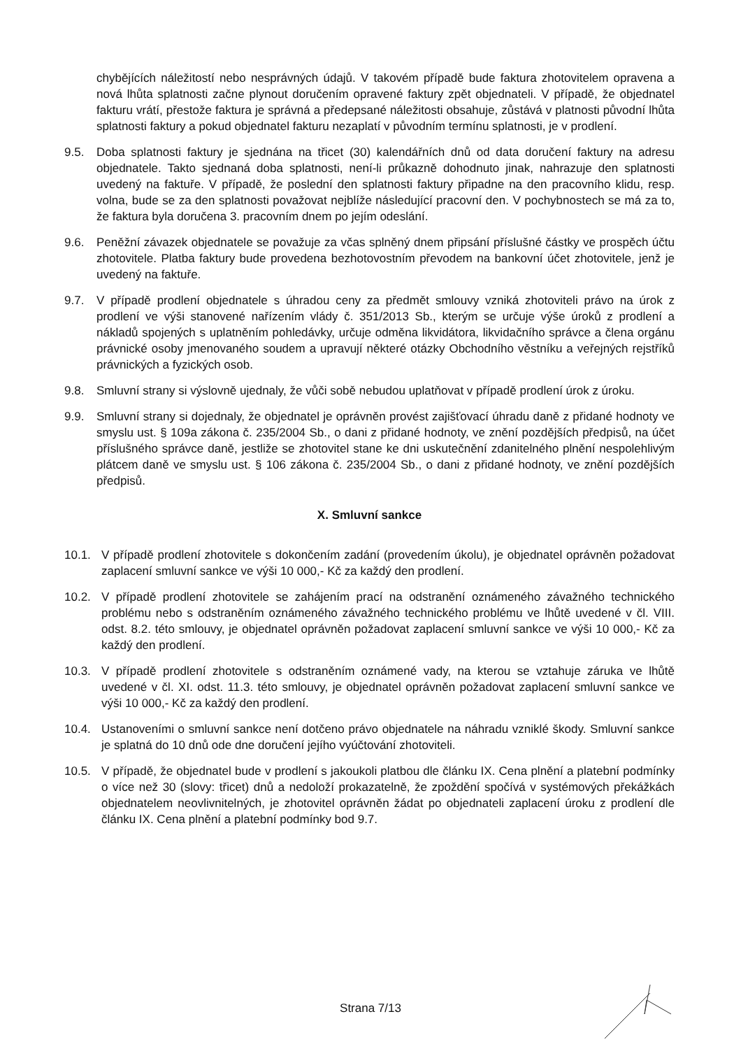chybějících náležitostí nebo nesprávných údajů. V takovém případě bude faktura zhotovitelem opravena a nová lhůta splatnosti začne plynout doručením opravené faktury zpět objednateli. V případě, že objednatel fakturu vrátí, přestože faktura je správná a předepsané náležitosti obsahuje, zůstává v platnosti původní lhůta splatnosti faktury a pokud objednatel fakturu nezaplatí v původním termínu splatnosti, je v prodlení.
9.5. Doba splatnosti faktury je sjednána na třicet (30) kalendářních dnů od data doručení faktury na adresu objednatele. Takto sjednaná doba splatnosti, není-li průkazně dohodnuto jinak, nahrazuje den splatnosti uvedený na faktuře. V případě, že poslední den splatnosti faktury připadne na den pracovního klidu, resp. volna, bude se za den splatnosti považovat nejblíže následující pracovní den. V pochybnostech se má za to, že faktura byla doručena 3. pracovním dnem po jejím odeslání.
9.6. Peněžní závazek objednatele se považuje za včas splněný dnem připsání příslušné částky ve prospěch účtu zhotovitele. Platba faktury bude provedena bezhotovostním převodem na bankovní účet zhotovitele, jenž je uvedený na faktuře.
9.7. V případě prodlení objednatele s úhradou ceny za předmět smlouvy vzniká zhotoviteli právo na úrok z prodlení ve výši stanovené nařízením vlády č. 351/2013 Sb., kterým se určuje výše úroků z prodlení a nákladů spojených s uplatněním pohledávky, určuje odměna likvidátora, likvidačního správce a člena orgánu právnické osoby jmenovaného soudem a upravují některé otázky Obchodního věstníku a veřejných rejstříků právnických a fyzických osob.
9.8. Smluvní strany si výslovně ujednaly, že vůči sobě nebudou uplatňovat v případě prodlení úrok z úroku.
9.9. Smluvní strany si dojednaly, že objednatel je oprávněn provést zajišťovací úhradu daně z přidané hodnoty ve smyslu ust. § 109a zákona č. 235/2004 Sb., o dani z přidané hodnoty, ve znění pozdějších předpisů, na účet příslušného správce daně, jestliže se zhotovitel stane ke dni uskutečnění zdanitelného plnění nespolehlivým plátcem daně ve smyslu ust. § 106 zákona č. 235/2004 Sb., o dani z přidané hodnoty, ve znění pozdějších předpisů.
X. Smluvní sankce
10.1. V případě prodlení zhotovitele s dokončením zadání (provedením úkolu), je objednatel oprávněn požadovat zaplacení smluvní sankce ve výši 10 000,- Kč za každý den prodlení.
10.2. V případě prodlení zhotovitele se zahájením prací na odstranění oznámeného závažného technického problému nebo s odstraněním oznámeného závažného technického problému ve lhůtě uvedené v čl. VIII. odst. 8.2. této smlouvy, je objednatel oprávněn požadovat zaplacení smluvní sankce ve výši 10 000,- Kč za každý den prodlení.
10.3. V případě prodlení zhotovitele s odstraněním oznámené vady, na kterou se vztahuje záruka ve lhůtě uvedené v čl. XI. odst. 11.3. této smlouvy, je objednatel oprávněn požadovat zaplacení smluvní sankce ve výši 10 000,- Kč za každý den prodlení.
10.4. Ustanoveními o smluvní sankce není dotčeno právo objednatele na náhradu vzniklé škody. Smluvní sankce je splatná do 10 dnů ode dne doručení jejího vyúčtování zhotoviteli.
10.5. V případě, že objednatel bude v prodlení s jakoukoli platbou dle článku IX. Cena plnění a platební podmínky o více než 30 (slovy: třicet) dnů a nedoloží prokazatelně, že zpoždění spočívá v systémových překážkách objednatelem neovlivnitelných, je zhotovitel oprávněn žádat po objednateli zaplacení úroku z prodlení dle článku IX. Cena plnění a platební podmínky bod 9.7.
Strana 7/13